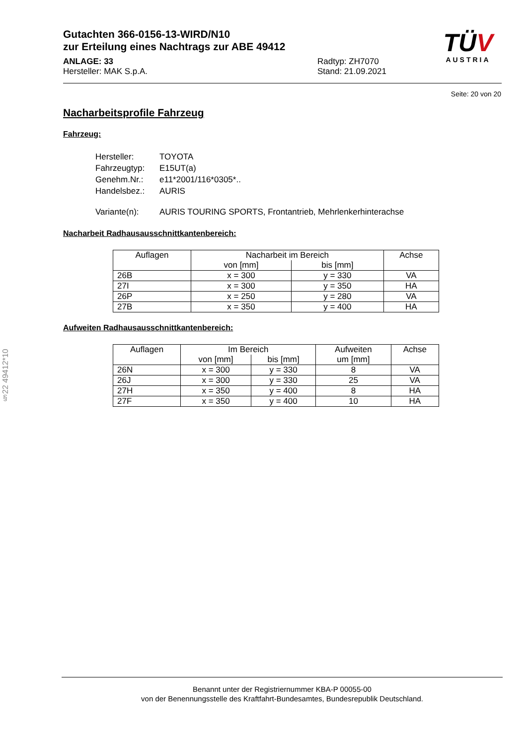Gutachten 366-0156-13-WIRD/N10
zur Erteilung eines Nachtrags zur ABE 49412
ANLAGE: 33
Hersteller: MAK S.p.A.
Radtyp: ZH7070
Stand: 21.09.2021
TÜV
AUSTRIA
Seite: 20 von 20
Nacharbeitsprofile Fahrzeug
Fahrzeug:
| Hersteller: | TOYOTA |
| Fahrzeugtyp: | E15UT(a) |
| Genehm.Nr.: | e11*2001/116*0305*.. |
| Handelsbez.: | AURIS |
| Variante(n): | AURIS TOURING SPORTS, Frontantrieb, Mehrlenkerhinterachse |
Nacharbeit Radhausausschnittkantenbereich:
| Auflagen | Nacharbeit im Bereich | | Achse |
| --- | --- | --- | --- |
| | von [mm] | bis [mm] | |
| 26B | x = 300 | y = 330 | VA |
| 27I | x = 300 | y = 350 | HA |
| 26P | x = 250 | y = 280 | VA |
| 27B | x = 350 | y = 400 | HA |
Aufweiten Radhausausschnittkantenbereich:
| Auflagen | Im Bereich | | Aufweiten | Achse |
| --- | --- | --- | --- | --- |
| | von [mm] | bis [mm] | um [mm] | |
| 26N | x = 300 | y = 330 | 8 | VA |
| 26J | x = 300 | y = 330 | 25 | VA |
| 27H | x = 350 | y = 400 | 8 | HA |
| 27F | x = 350 | y = 400 | 10 | HA |
§22 49412*10
Benannt unter der Registriernummer KBA-P 00055-00
von der Benennungsstelle des Kraftfahrt-Bundesamtes, Bundesrepublik Deutschland.